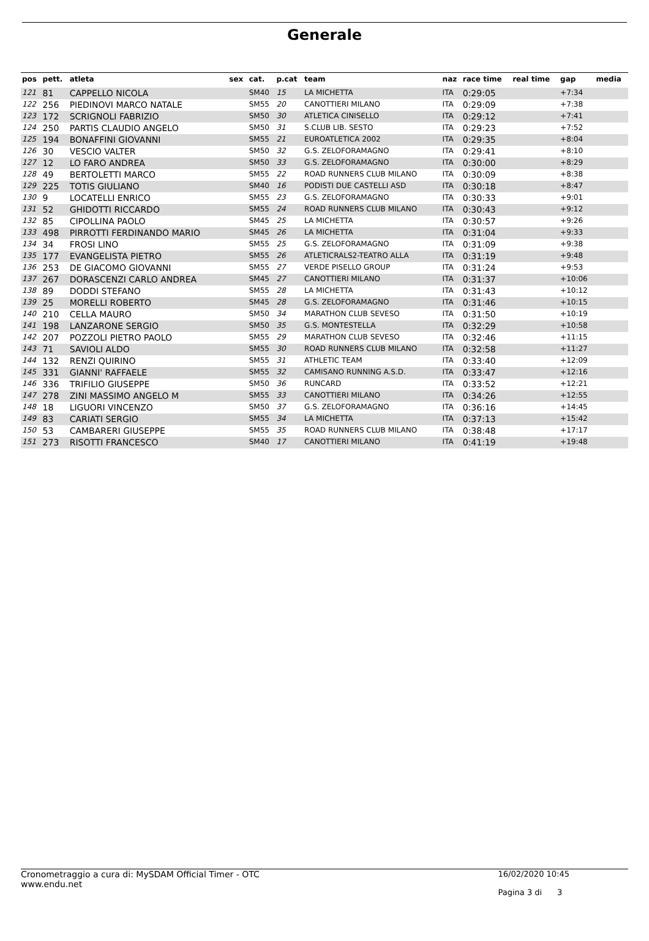Generale
| pos | pett. | atleta | sex | cat. | p.cat | team | naz | race time | real time | gap | media |
| --- | --- | --- | --- | --- | --- | --- | --- | --- | --- | --- | --- |
| 121 | 81 | CAPPELLO NICOLA | | SM40 | 15 | LA MICHETTA | ITA | 0:29:05 | | +7:34 | |
| 122 | 256 | PIEDINOVI MARCO NATALE | | SM55 | 20 | CANOTTIERI MILANO | ITA | 0:29:09 | | +7:38 | |
| 123 | 172 | SCRIGNOLI FABRIZIO | | SM50 | 30 | ATLETICA CINISELLO | ITA | 0:29:12 | | +7:41 | |
| 124 | 250 | PARTIS CLAUDIO ANGELO | | SM50 | 31 | S.CLUB LIB. SESTO | ITA | 0:29:23 | | +7:52 | |
| 125 | 194 | BONAFFINI GIOVANNI | | SM55 | 21 | EUROATLETICA 2002 | ITA | 0:29:35 | | +8:04 | |
| 126 | 30 | VESCIO VALTER | | SM50 | 32 | G.S. ZELOFORAMAGNO | ITA | 0:29:41 | | +8:10 | |
| 127 | 12 | LO FARO ANDREA | | SM50 | 33 | G.S. ZELOFORAMAGNO | ITA | 0:30:00 | | +8:29 | |
| 128 | 49 | BERTOLETTI MARCO | | SM55 | 22 | ROAD RUNNERS CLUB MILANO | ITA | 0:30:09 | | +8:38 | |
| 129 | 225 | TOTIS GIULIANO | | SM40 | 16 | PODISTI DUE CASTELLI ASD | ITA | 0:30:18 | | +8:47 | |
| 130 | 9 | LOCATELLI ENRICO | | SM55 | 23 | G.S. ZELOFORAMAGNO | ITA | 0:30:33 | | +9:01 | |
| 131 | 52 | GHIDOTTI RICCARDO | | SM55 | 24 | ROAD RUNNERS CLUB MILANO | ITA | 0:30:43 | | +9:12 | |
| 132 | 85 | CIPOLLINA PAOLO | | SM45 | 25 | LA MICHETTA | ITA | 0:30:57 | | +9:26 | |
| 133 | 498 | PIRROTTI FERDINANDO MARIO | | SM45 | 26 | LA MICHETTA | ITA | 0:31:04 | | +9:33 | |
| 134 | 34 | FROSI LINO | | SM55 | 25 | G.S. ZELOFORAMAGNO | ITA | 0:31:09 | | +9:38 | |
| 135 | 177 | EVANGELISTA PIETRO | | SM55 | 26 | ATLETICRALS2-TEATRO ALLA | ITA | 0:31:19 | | +9:48 | |
| 136 | 253 | DE GIACOMO GIOVANNI | | SM55 | 27 | VERDE PISELLO GROUP | ITA | 0:31:24 | | +9:53 | |
| 137 | 267 | DORASCENZI CARLO ANDREA | | SM45 | 27 | CANOTTIERI MILANO | ITA | 0:31:37 | | +10:06 | |
| 138 | 89 | DODDI STEFANO | | SM55 | 28 | LA MICHETTA | ITA | 0:31:43 | | +10:12 | |
| 139 | 25 | MORELLI ROBERTO | | SM45 | 28 | G.S. ZELOFORAMAGNO | ITA | 0:31:46 | | +10:15 | |
| 140 | 210 | CELLA MAURO | | SM50 | 34 | MARATHON CLUB SEVESO | ITA | 0:31:50 | | +10:19 | |
| 141 | 198 | LANZARONE SERGIO | | SM50 | 35 | G.S. MONTESTELLA | ITA | 0:32:29 | | +10:58 | |
| 142 | 207 | POZZOLI PIETRO PAOLO | | SM55 | 29 | MARATHON CLUB SEVESO | ITA | 0:32:46 | | +11:15 | |
| 143 | 71 | SAVIOLI ALDO | | SM55 | 30 | ROAD RUNNERS CLUB MILANO | ITA | 0:32:58 | | +11:27 | |
| 144 | 132 | RENZI QUIRINO | | SM55 | 31 | ATHLETIC TEAM | ITA | 0:33:40 | | +12:09 | |
| 145 | 331 | GIANNI' RAFFAELE | | SM55 | 32 | CAMISANO RUNNING A.S.D. | ITA | 0:33:47 | | +12:16 | |
| 146 | 336 | TRIFILIO GIUSEPPE | | SM50 | 36 | RUNCARD | ITA | 0:33:52 | | +12:21 | |
| 147 | 278 | ZINI MASSIMO ANGELO M | | SM55 | 33 | CANOTTIERI MILANO | ITA | 0:34:26 | | +12:55 | |
| 148 | 18 | LIGUORI VINCENZO | | SM50 | 37 | G.S. ZELOFORAMAGNO | ITA | 0:36:16 | | +14:45 | |
| 149 | 83 | CARIATI SERGIO | | SM55 | 34 | LA MICHETTA | ITA | 0:37:13 | | +15:42 | |
| 150 | 53 | CAMBARERI GIUSEPPE | | SM55 | 35 | ROAD RUNNERS CLUB MILANO | ITA | 0:38:48 | | +17:17 | |
| 151 | 273 | RISOTTI FRANCESCO | | SM40 | 17 | CANOTTIERI MILANO | ITA | 0:41:19 | | +19:48 | |
Cronometraggio a cura di: MySDAM Official Timer - OTC
www.endu.net
16/02/2020 10:45
Pagina 3 di 3